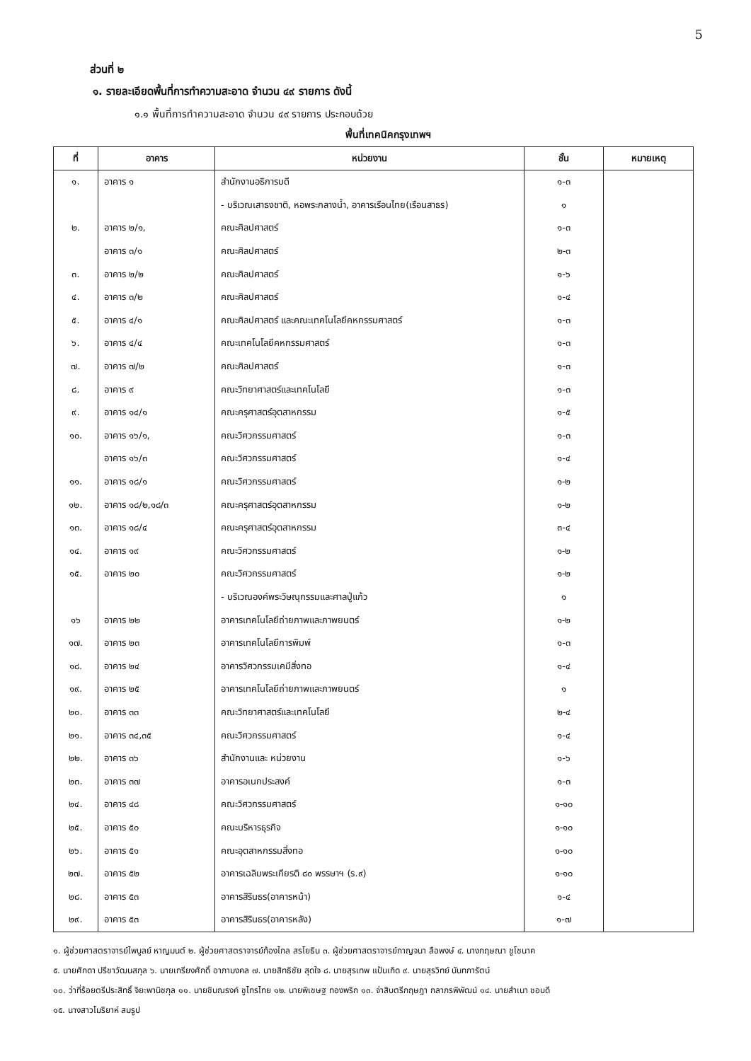5
ส่วนที่ ๒
๑. รายละเอียดพื้นที่การทำความสะอาด จำนวน ๔๙ รายการ ดังนี้
๑.๑ พื้นที่การทำความสะอาด จำนวน ๔๙ รายการ ประกอบด้วย
พื้นที่เทคนิคกรุงเทพฯ
| ที่ | อาคาร | หน่วยงาน | ชั้น | หมายเหตุ |
| --- | --- | --- | --- | --- |
| ๑. | อาคาร ๑ | สำนักงานอธิการบดี | ๑-๓ | |
| | | - บริเวณเสาธงชาติ, หอพระกลางน้ำ, อาคารเรือนไทย(เรือนสาธร) | ๑ | |
| ๒. | อาคาร ๒/๑, | คณะศิลปศาสตร์ | ๑-๓ | |
| | อาคาร ๓/๑ | คณะศิลปศาสตร์ | ๒-๓ | |
| ๓. | อาคาร ๒/๒ | คณะศิลปศาสตร์ | ๑-๖ | |
| ๔. | อาคาร ๓/๒ | คณะศิลปศาสตร์ | ๑-๔ | |
| ๕. | อาคาร ๔/๑ | คณะศิลปศาสตร์ และคณะเทคโนโลยีคหกรรมศาสตร์ | ๑-๓ | |
| ๖. | อาคาร ๔/๔ | คณะเทคโนโลยีคหกรรมศาสตร์ | ๑-๓ | |
| ๗. | อาคาร ๗/๒ | คณะศิลปศาสตร์ | ๑-๓ | |
| ๘. | อาคาร ๙ | คณะวิทยาศาสตร์และเทคโนโลยี | ๑-๓ | |
| ๙. | อาคาร ๑๔/๑ | คณะครุศาสตร์อุตสาหกรรม | ๑-๕ | |
| ๑๐. | อาคาร ๑๖/๑, | คณะวิศวกรรมศาสตร์ | ๑-๓ | |
| | อาคาร ๑๖/๓ | คณะวิศวกรรมศาสตร์ | ๑-๔ | |
| ๑๑. | อาคาร ๑๘/๑ | คณะวิศวกรรมศาสตร์ | ๑-๒ | |
| ๑๒. | อาคาร ๑๘/๒,๑๘/๓ | คณะครุศาสตร์อุตสาหกรรม | ๑-๒ | |
| ๑๓. | อาคาร ๑๘/๔ | คณะครุศาสตร์อุตสาหกรรม | ๓-๔ | |
| ๑๔. | อาคาร ๑๙ | คณะวิศวกรรมศาสตร์ | ๑-๒ | |
| ๑๕. | อาคาร ๒๐ | คณะวิศวกรรมศาสตร์ | ๑-๒ | |
| | | - บริเวณองค์พระวิษณุกรรมและศาลปู่แก้ว | ๑ | |
| ๑๖ | อาคาร ๒๒ | อาคารเทคโนโลยีถ่ายภาพและภาพยนตร์ | ๑-๒ | |
| ๑๗. | อาคาร ๒๓ | อาคารเทคโนโลยีการพิมพ์ | ๑-๓ | |
| ๑๘. | อาคาร ๒๔ | อาคารวิศวกรรมเคมีสิ่งทอ | ๑-๔ | |
| ๑๙. | อาคาร ๒๕ | อาคารเทคโนโลยีถ่ายภาพและภาพยนตร์ | ๑ | |
| ๒๐. | อาคาร ๓๓ | คณะวิทยาศาสตร์และเทคโนโลยี | ๒-๔ | |
| ๒๑. | อาคาร ๓๔,๓๕ | คณะวิศวกรรมศาสตร์ | ๑-๔ | |
| ๒๒. | อาคาร ๓๖ | สำนักงานและ หน่วยงาน | ๑-๖ | |
| ๒๓. | อาคาร ๓๗ | อาคารอเนกประสงค์ | ๑-๓ | |
| ๒๔. | อาคาร ๔๘ | คณะวิศวกรรมศาสตร์ | ๑-๑๐ | |
| ๒๕. | อาคาร ๕๐ | คณะบริหารธุรกิจ | ๑-๑๐ | |
| ๒๖. | อาคาร ๕๑ | คณะอุตสาหกรรมสิ่งทอ | ๑-๑๐ | |
| ๒๗. | อาคาร ๕๒ | อาคารเฉลิมพระเกียรติ ๘๐ พรรษาฯ (ร.๙) | ๑-๑๐ | |
| ๒๘. | อาคาร ๕๓ | อาคารสิรินธร(อาคารหน้า) | ๑-๔ | |
| ๒๙. | อาคาร ๕๓ | อาคารสิรินธร(อาคารหลัง) | ๑-๗ | |
๑. ผู้ช่วยศาสตราจารย์ไพบูลย์ หาญมนต์ ๒. ผู้ช่วยศาสตราจารย์ก้องไกล สรโยธิน ๓. ผู้ช่วยศาสตราจารย์กาญจนา ลือพงษ์ ๔. นางกฤษณา ชูโชนาค
๕. นายศักดา ปรีชาวัฒนสกุล ๖. นายเกรียงศักดิ์ อาภามงคล ๗. นายสิทธิชัย สุดใจ ๘. นายสุรเทพ แป้นเกิด ๙. นายสุรวิทย์ นันทการัตน์
๑๐. ว่าที่ร้อยตรีประสิทธิ์ จิยะพานิชกุล ๑๑. นายชินณรงค์ ชูไกรไทย ๑๒. นายพิเชษฐ ทองพริก ๑๓. จ่าสิบตรีกฤษฎา กลาภรพิพัฒน์ ๑๔. นายสำเนา ชอบดี
๑๕. นางสาวโมริยาห์ สมรูป